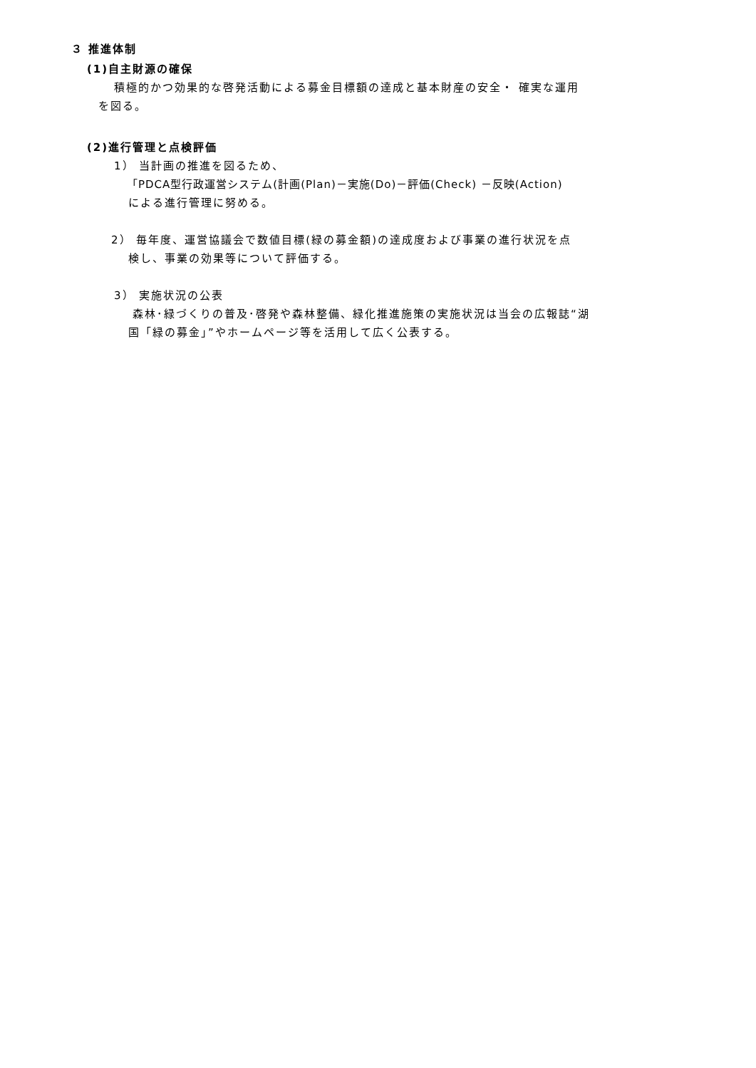３ 推進体制
(1)自主財源の確保
積極的かつ効果的な啓発活動による募金目標額の達成と基本財産の安全・ 確実な運用
を図る。
(2)進行管理と点検評価
1） 当計画の推進を図るため、
「PDCA型行政運営システム(計画(Plan)－実施(Do)－評価(Check) －反映(Action)
による進行管理に努める。
2） 毎年度、運営協議会で数値目標(緑の募金額)の達成度および事業の進行状況を点
検し、事業の効果等について評価する。
3） 実施状況の公表
森林･緑づくりの普及･啓発や森林整備、緑化推進施策の実施状況は当会の広報誌“湖
国「緑の募金」”やホームページ等を活用して広く公表する。